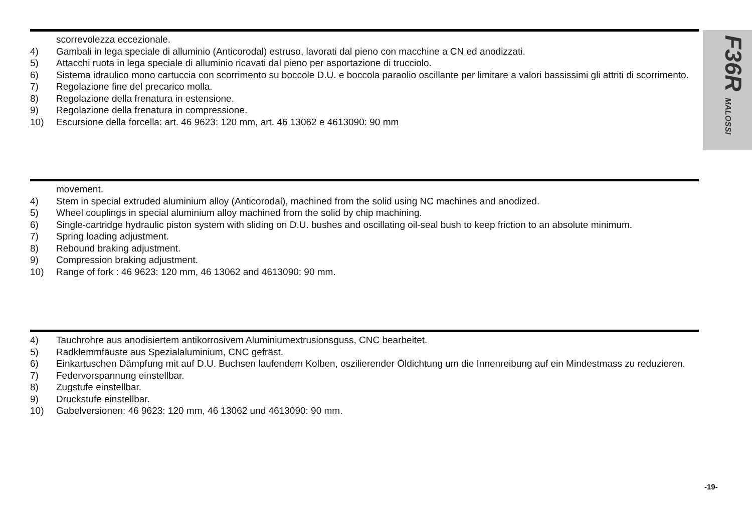F36R MALOSSI
scorrevolezza eccezionale.
4) Gambali in lega speciale di alluminio (Anticorodal) estruso, lavorati dal pieno con macchine a CN ed anodizzati.
5) Attacchi ruota in lega speciale di alluminio ricavati dal pieno per asportazione di trucciolo.
6) Sistema idraulico mono cartuccia con scorrimento su boccole D.U. e boccola paraolio oscillante per limitare a valori bassissimi gli attriti di scorrimento.
7) Regolazione fine del precarico molla.
8) Regolazione della frenatura in estensione.
9) Regolazione della frenatura in compressione.
10) Escursione della forcella: art. 46 9623: 120 mm, art. 46 13062 e 4613090: 90 mm
movement.
4) Stem in special extruded aluminium alloy (Anticorodal), machined from the solid using NC machines and anodized.
5) Wheel couplings in special aluminium alloy machined from the solid by chip machining.
6) Single-cartridge hydraulic piston system with sliding on D.U. bushes and oscillating oil-seal bush to keep friction to an absolute minimum.
7) Spring loading adjustment.
8) Rebound braking adjustment.
9) Compression braking adjustment.
10) Range of fork : 46 9623: 120 mm, 46 13062 and 4613090: 90 mm.
4) Tauchrohre aus anodisiertem antikorrosivem Aluminiumextrusionsguss, CNC bearbeitet.
5) Radklemmfäuste aus Spezialaluminium, CNC gefräst.
6) Einkartuschen Dämpfung mit auf D.U. Buchsen laufendem Kolben, oszilierender Öldichtung um die Innenreibung auf ein Mindestmass zu reduzieren.
7) Federvorspannung einstellbar.
8) Zugstufe einstellbar.
9) Druckstufe einstellbar.
10) Gabelversionen: 46 9623: 120 mm, 46 13062 und 4613090: 90 mm.
-19-